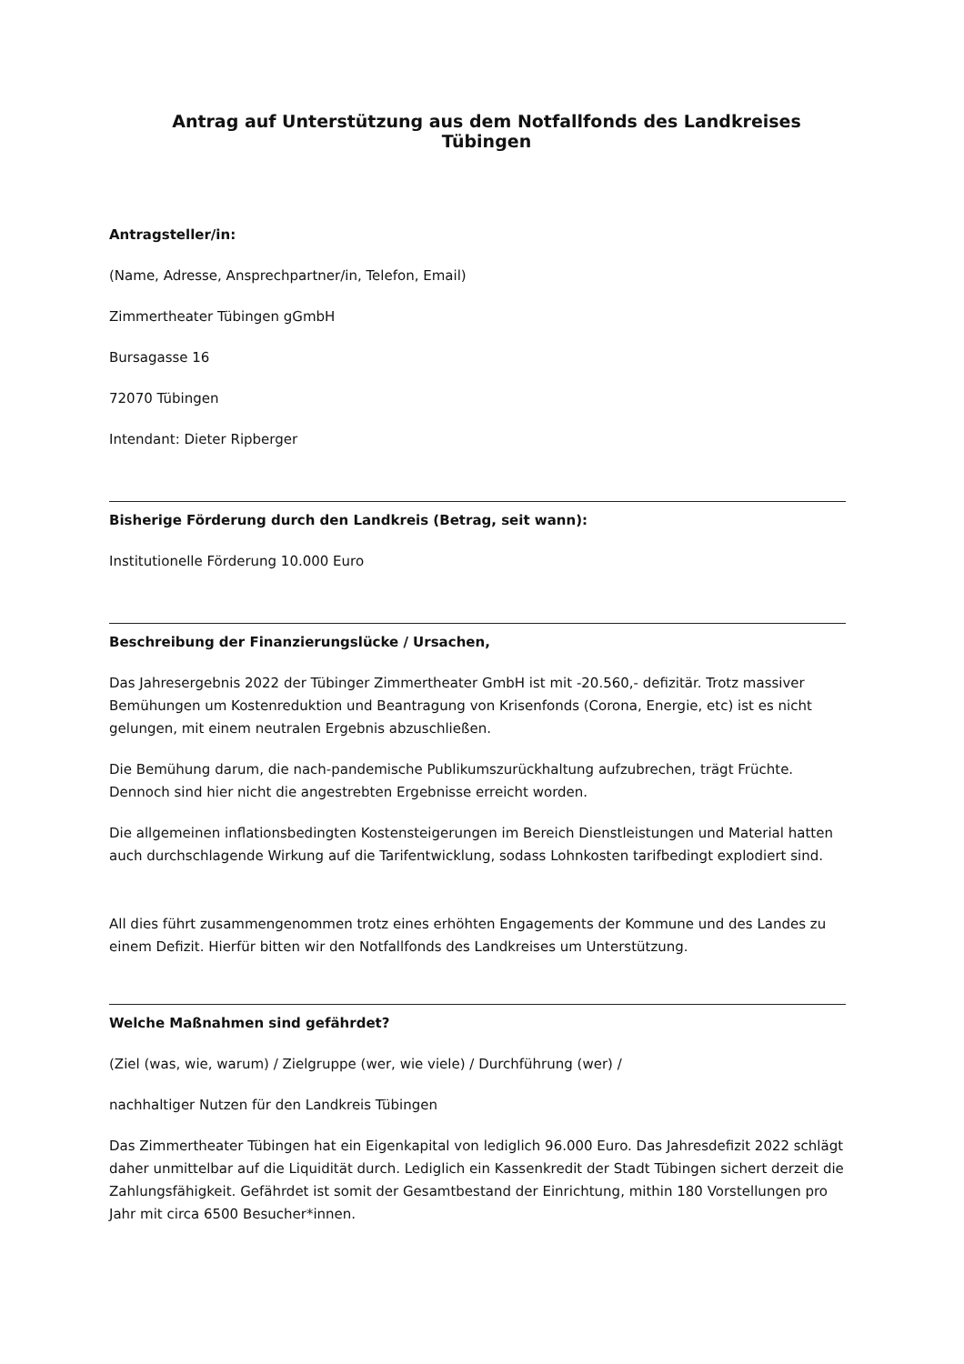Antrag auf Unterstützung aus dem Notfallfonds des Landkreises Tübingen
Antragsteller/in:
(Name, Adresse, Ansprechpartner/in, Telefon, Email)
Zimmertheater Tübingen gGmbH
Bursagasse 16
72070 Tübingen
Intendant: Dieter Ripberger
Bisherige Förderung durch den Landkreis (Betrag, seit wann):
Institutionelle Förderung 10.000 Euro
Beschreibung der Finanzierungslücke / Ursachen,
Das Jahresergebnis 2022 der Tübinger Zimmertheater GmbH ist mit -20.560,- defizitär. Trotz massiver Bemühungen um Kostenreduktion und Beantragung von Krisenfonds (Corona, Energie, etc) ist es nicht gelungen, mit einem neutralen Ergebnis abzuschließen.
Die Bemühung darum, die nach-pandemische Publikumszurückhaltung aufzubrechen, trägt Früchte. Dennoch sind hier nicht die angestrebten Ergebnisse erreicht worden.
Die allgemeinen inflationsbedingten Kostensteigerungen im Bereich Dienstleistungen und Material hatten auch durchschlagende Wirkung auf die Tarifentwicklung, sodass Lohnkosten tarifbedingt explodiert sind.
All dies führt zusammengenommen trotz eines erhöhten Engagements der Kommune und des Landes zu einem Defizit. Hierfür bitten wir den Notfallfonds des Landkreises um Unterstützung.
Welche Maßnahmen sind gefährdet?
(Ziel (was, wie, warum) / Zielgruppe (wer, wie viele) / Durchführung (wer) /
nachhaltiger Nutzen für den Landkreis Tübingen
Das Zimmertheater Tübingen hat ein Eigenkapital von lediglich 96.000 Euro. Das Jahresdefizit 2022 schlägt daher unmittelbar auf die Liquidität durch. Lediglich ein Kassenkredit der Stadt Tübingen sichert derzeit die Zahlungsfähigkeit. Gefährdet ist somit der Gesamtbestand der Einrichtung, mithin 180 Vorstellungen pro Jahr mit circa 6500 Besucher*innen.